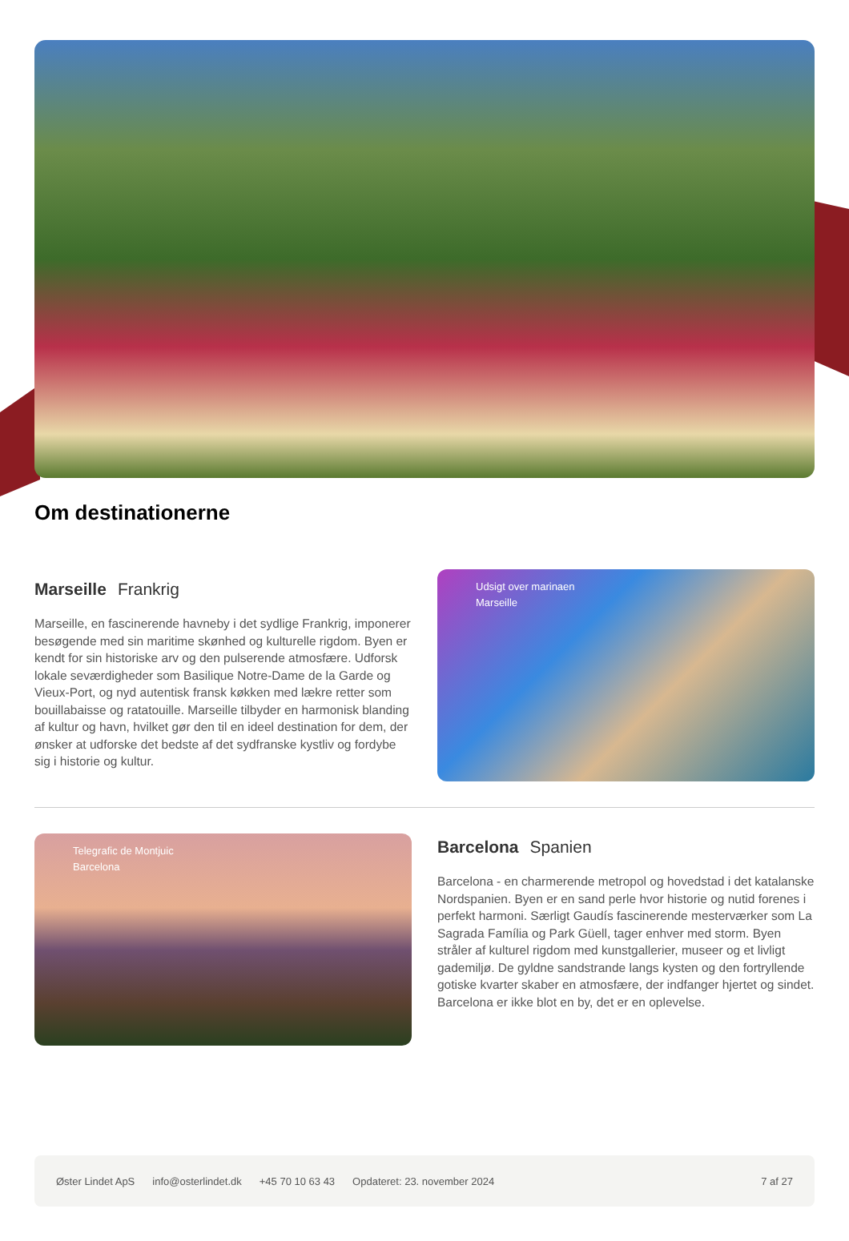Om destinationerne
Marseille Frankrig
Marseille, en fascinerende havneby i det sydlige Frankrig, imponerer besøgende med sin maritime skønhed og kulturelle rigdom. Byen er kendt for sin historiske arv og den pulserende atmosfære. Udforsk lokale seværdigheder som Basilique Notre-Dame de la Garde og Vieux-Port, og nyd autentisk fransk køkken med lækre retter som bouillabaisse og ratatouille. Marseille tilbyder en harmonisk blanding af kultur og havn, hvilket gør den til en ideel destination for dem, der ønsker at udforske det bedste af det sydfranske kystliv og fordybe sig i historie og kultur.
Udsigt over marinaen
Marseille
Telegrafic de Montjuic
Barcelona
Barcelona Spanien
Barcelona - en charmerende metropol og hovedstad i det katalanske Nordspanien. Byen er en sand perle hvor historie og nutid forenes i perfekt harmoni. Særligt Gaudís fascinerende mesterværker som La Sagrada Família og Park Güell, tager enhver med storm. Byen stråler af kulturel rigdom med kunstgallerier, museer og et livligt gademiljø. De gyldne sandstrande langs kysten og den fortryllende gotiske kvarter skaber en atmosfære, der indfanger hjertet og sindet. Barcelona er ikke blot en by, det er en oplevelse.
Øster Lindet ApS info@osterlindet.dk +45 70 10 63 43 Opdateret: 23. november 2024 7 af 27